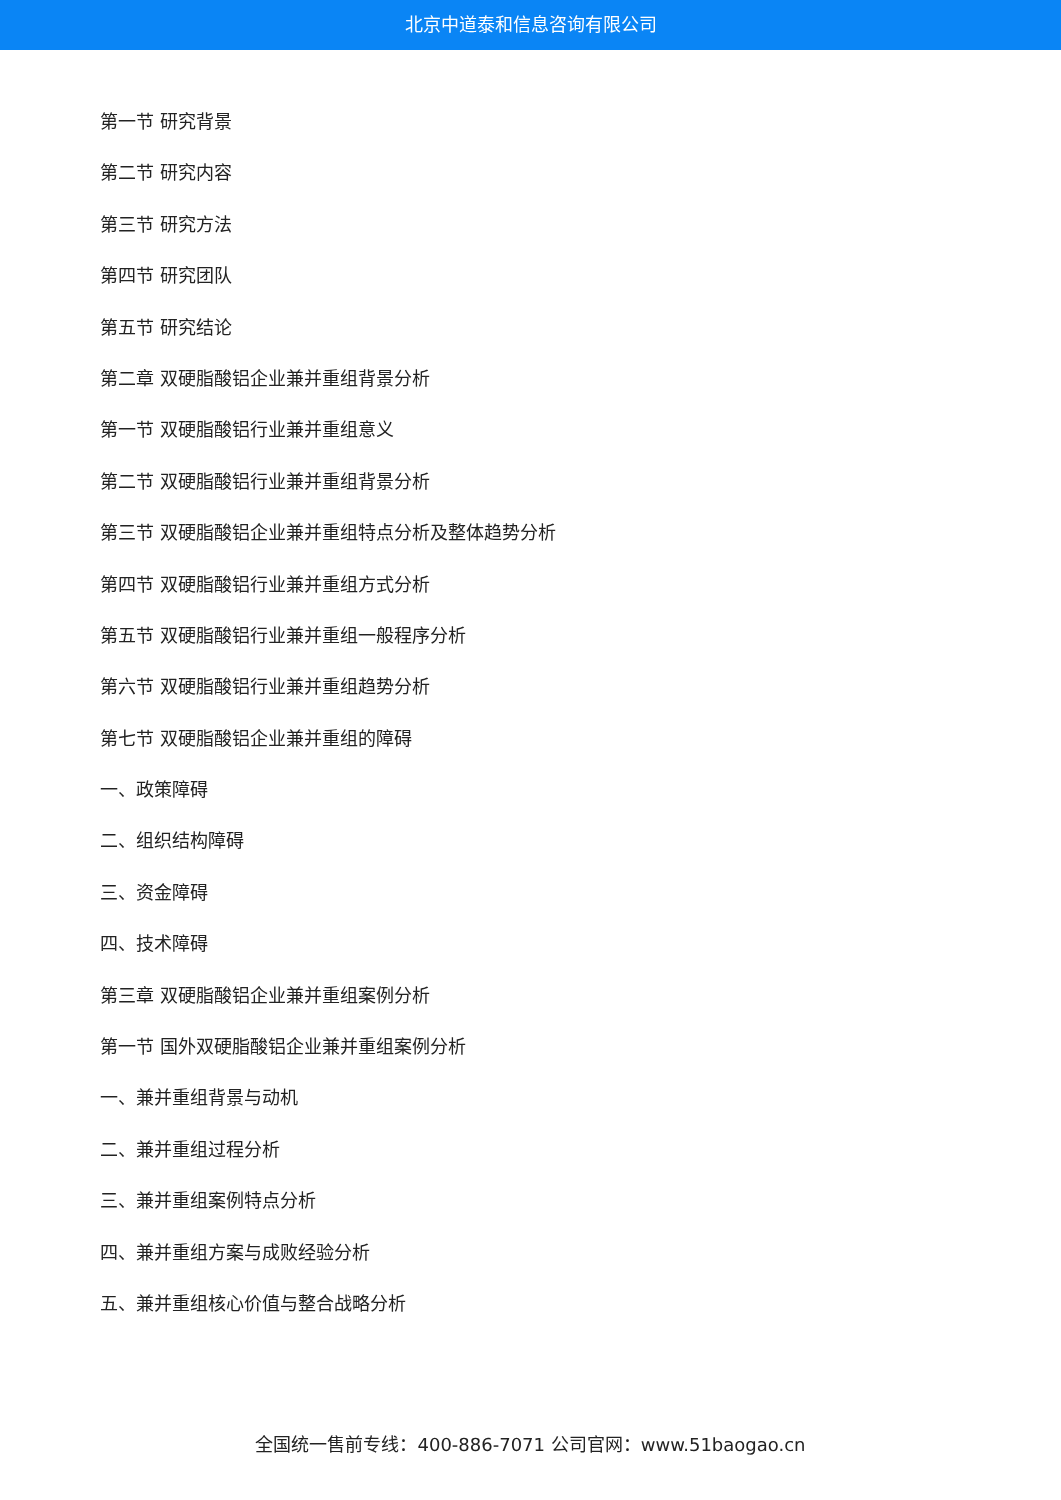北京中道泰和信息咨询有限公司
第一节 研究背景
第二节 研究内容
第三节 研究方法
第四节 研究团队
第五节 研究结论
第二章 双硬脂酸铝企业兼并重组背景分析
第一节 双硬脂酸铝行业兼并重组意义
第二节 双硬脂酸铝行业兼并重组背景分析
第三节 双硬脂酸铝企业兼并重组特点分析及整体趋势分析
第四节 双硬脂酸铝行业兼并重组方式分析
第五节 双硬脂酸铝行业兼并重组一般程序分析
第六节 双硬脂酸铝行业兼并重组趋势分析
第七节 双硬脂酸铝企业兼并重组的障碍
一、政策障碍
二、组织结构障碍
三、资金障碍
四、技术障碍
第三章 双硬脂酸铝企业兼并重组案例分析
第一节 国外双硬脂酸铝企业兼并重组案例分析
一、兼并重组背景与动机
二、兼并重组过程分析
三、兼并重组案例特点分析
四、兼并重组方案与成败经验分析
五、兼并重组核心价值与整合战略分析
全国统一售前专线：400-886-7071 公司官网：www.51baogao.cn